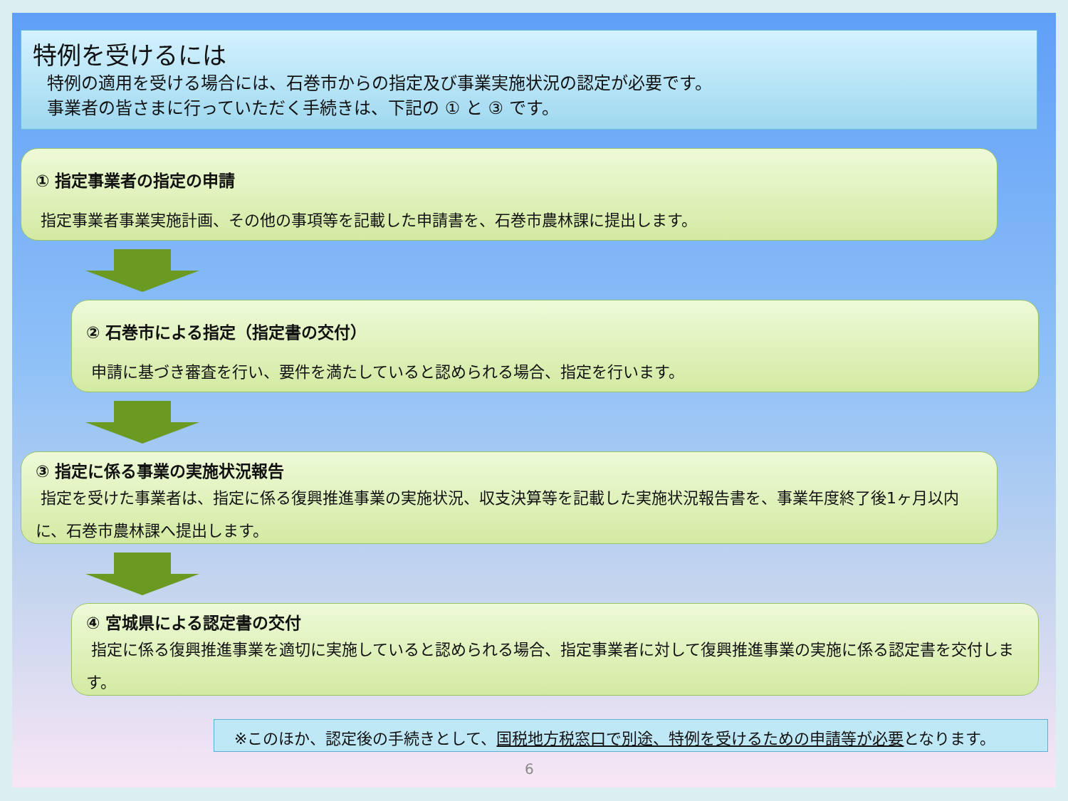特例を受けるには
特例の適用を受ける場合には、石巻市からの指定及び事業実施状況の認定が必要です。
事業者の皆さまに行っていただく手続きは、下記の ① と ③ です。
① 指定事業者の指定の申請
指定事業者事業実施計画、その他の事項等を記載した申請書を、石巻市農林課に提出します。
② 石巻市による指定（指定書の交付）
申請に基づき審査を行い、要件を満たしていると認められる場合、指定を行います。
③ 指定に係る事業の実施状況報告
指定を受けた事業者は、指定に係る復興推進事業の実施状況、収支決算等を記載した実施状況報告書を、事業年度終了後1ヶ月以内に、石巻市農林課へ提出します。
④ 宮城県による認定書の交付
指定に係る復興推進事業を適切に実施していると認められる場合、指定事業者に対して復興推進事業の実施に係る認定書を交付します。
※このほか、認定後の手続きとして、国税地方税窓口で別途、特例を受けるための申請等が必要となります。
6